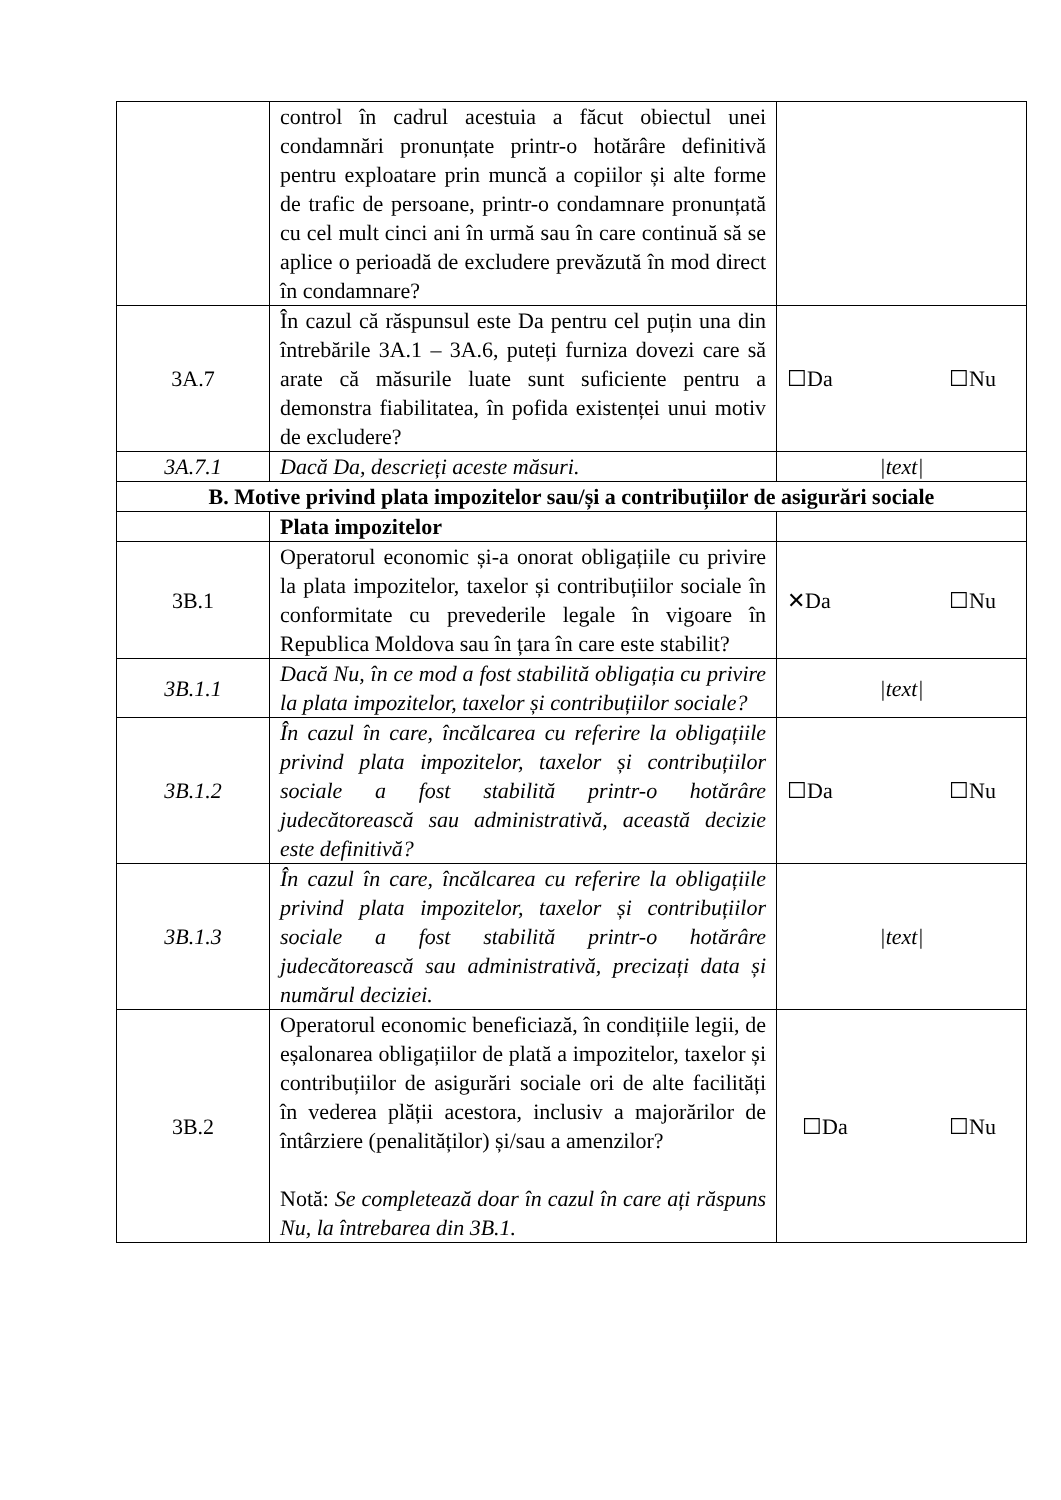| | control în cadrul acestuia a făcut obiectul unei condamnări pronunțate printr-o hotărâre definitivă pentru exploatare prin muncă a copiilor și alte forme de trafic de persoane, printr-o condamnare pronunțată cu cel mult cinci ani în urmă sau în care continuă să se aplice o perioadă de excludere prevăzută în mod direct în condamnare? | |
| 3A.7 | În cazul că răspunsul este Da pentru cel puțin una din întrebările 3A.1 – 3A.6, puteți furniza dovezi care să arate că măsurile luate sunt suficiente pentru a demonstra fiabilitatea, în pofida existenței unui motiv de excludere? | ☐Da ☐Nu |
| 3A.7.1 | Dacă Da, descrieți aceste măsuri. | /text/ |
| B. Motive privind plata impozitelor sau/și a contribuțiilor de asigurări sociale | | |
| | Plata impozitelor | |
| 3B.1 | Operatorul economic și-a onorat obligațiile cu privire la plata impozitelor, taxelor și contribuțiilor sociale în conformitate cu prevederile legale în vigoare în Republica Moldova sau în țara în care este stabilit? | ✕Da ☐Nu |
| 3B.1.1 | Dacă Nu, în ce mod a fost stabilită obligația cu privire la plata impozitelor, taxelor și contribuțiilor sociale? | /text/ |
| 3B.1.2 | În cazul în care, încălcarea cu referire la obligațiile privind plata impozitelor, taxelor și contribuțiilor sociale a fost stabilită printr-o hotărâre judecătorească sau administrativă, această decizie este definitivă? | ☐Da ☐Nu |
| 3B.1.3 | În cazul în care, încălcarea cu referire la obligațiile privind plata impozitelor, taxelor și contribuțiilor sociale a fost stabilită printr-o hotărâre judecătorească sau administrativă, precizați data și numărul deciziei. | /text/ |
| 3B.2 | Operatorul economic beneficiază, în condițiile legii, de eșalonarea obligațiilor de plată a impozitelor, taxelor și contribuțiilor de asigurări sociale ori de alte facilități în vederea plății acestora, inclusiv a majorărilor de întârziere (penalităților) și/sau a amenzilor? Notă: Se completează doar în cazul în care ați răspuns Nu, la întrebarea din 3B.1. | ☐Da ☐Nu |